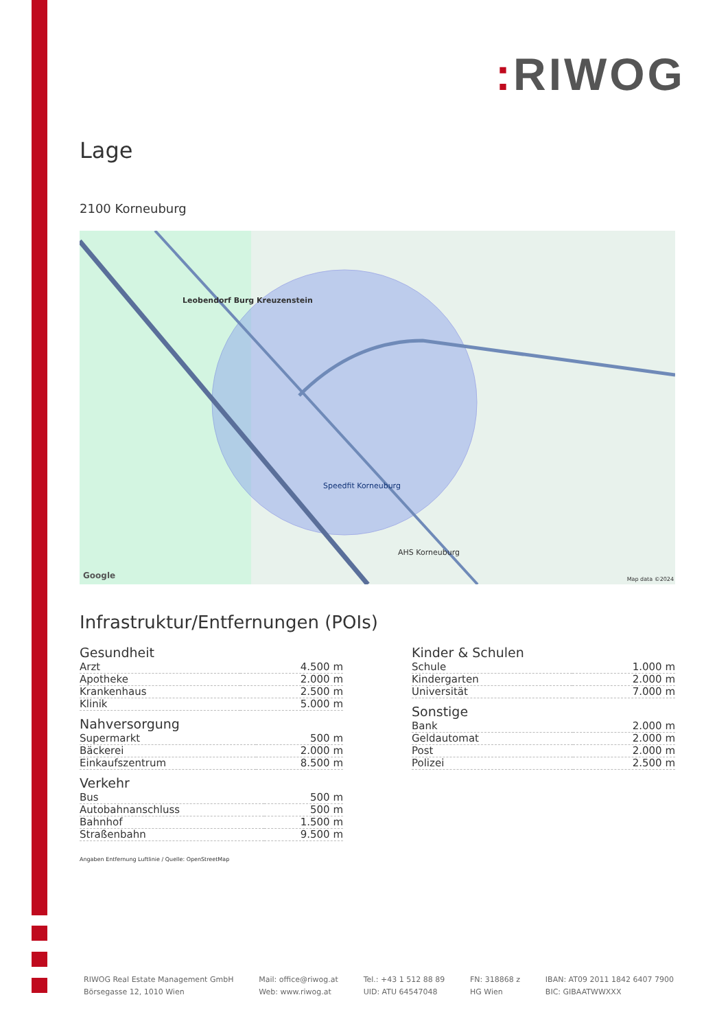: RIWOG
Lage
2100 Korneuburg
Leobendorf Burg Kreuzenstein
Speedfit Korneuburg
AHS Korneuburg
Google Map data ©2024
Infrastruktur/Entfernungen (POIs)
Gesundheit
| Arzt | 4.500 m |
| Apotheke | 2.000 m |
| Krankenhaus | 2.500 m |
| Klinik | 5.000 m |
Nahversorgung
| Supermarkt | 500 m |
| Bäckerei | 2.000 m |
| Einkaufszentrum | 8.500 m |
Verkehr
| Bus | 500 m |
| Autobahnanschluss | 500 m |
| Bahnhof | 1.500 m |
| Straßenbahn | 9.500 m |
Angaben Entfernung Luftlinie / Quelle: OpenStreetMap
Kinder & Schulen
| Schule | 1.000 m |
| Kindergarten | 2.000 m |
| Universität | 7.000 m |
Sonstige
| Bank | 2.000 m |
| Geldautomat | 2.000 m |
| Post | 2.000 m |
| Polizei | 2.500 m |
RIWOG Real Estate Management GmbH
Börsegasse 12, 1010 Wien
Mail: office@riwog.at
Web: www.riwog.at
Tel.: +43 1 512 88 89
UID: ATU 64547048
FN: 318868 z
HG Wien
IBAN: AT09 2011 1842 6407 7900
BIC: GIBAATWWXXX